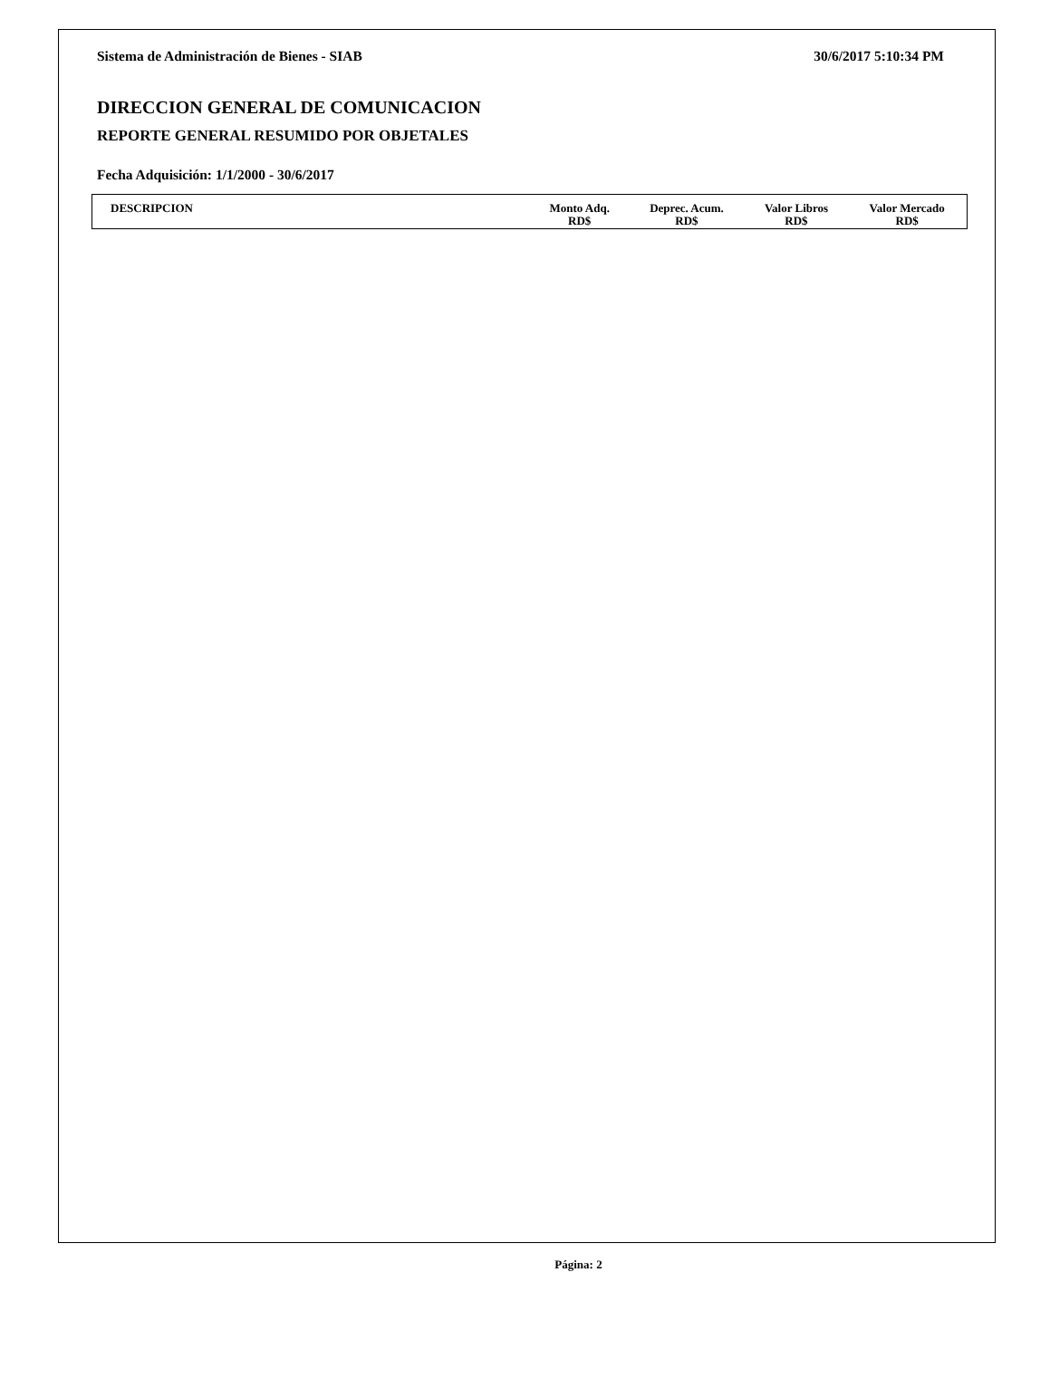Sistema de Administración de Bienes - SIAB 30/6/2017 5:10:34 PM
DIRECCION GENERAL DE COMUNICACION
REPORTE GENERAL RESUMIDO POR OBJETALES
Fecha Adquisición: 1/1/2000 - 30/6/2017
| DESCRIPCION | Monto Adq. RD$ | Deprec. Acum. RD$ | Valor Libros RD$ | Valor Mercado RD$ |
| --- | --- | --- | --- | --- |
Página: 2